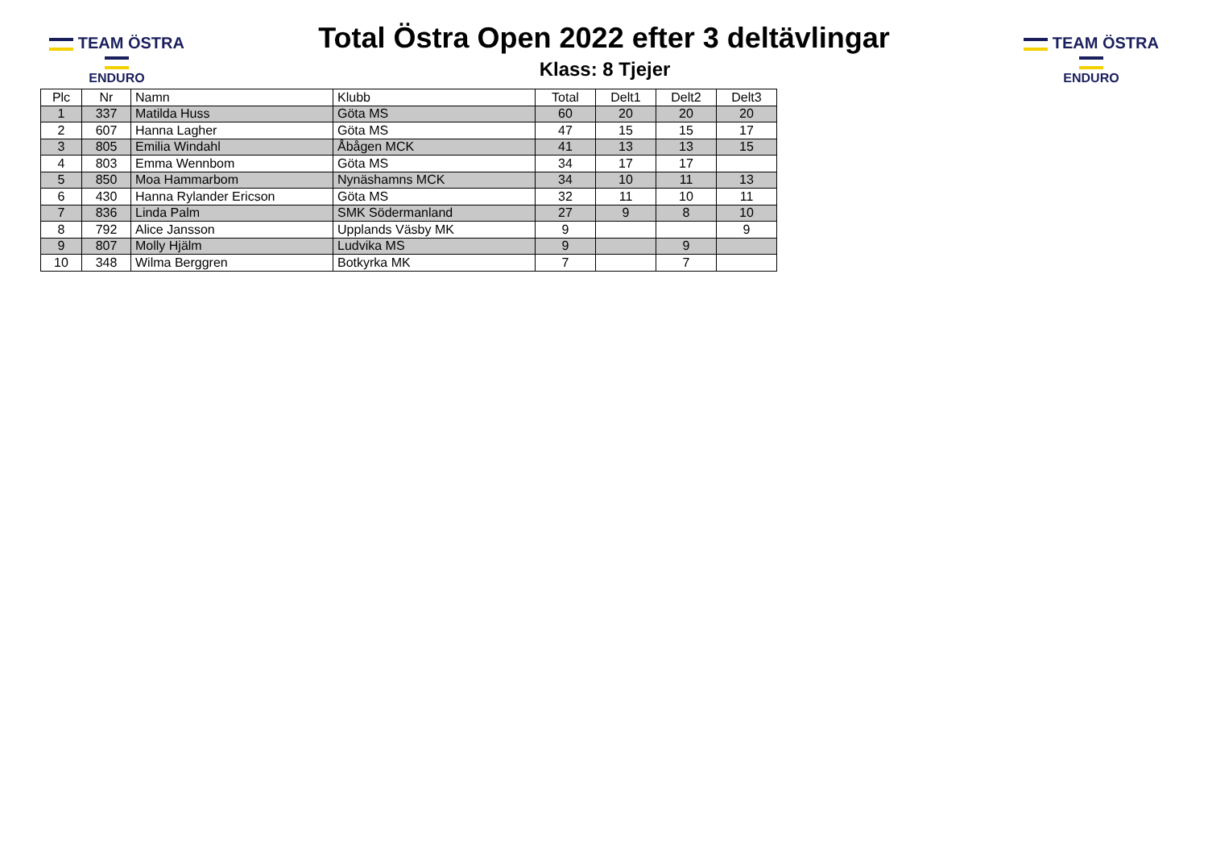TEAM ÖSTRA
ENDURO
Total Östra Open 2022 efter 3 deltävlingar
Klass: 8 Tjejer
TEAM ÖSTRA
ENDURO
| Plc | Nr | Namn | Klubb | Total | Delt1 | Delt2 | Delt3 |
| --- | --- | --- | --- | --- | --- | --- | --- |
| 1 | 337 | Matilda Huss | Göta MS | 60 | 20 | 20 | 20 |
| 2 | 607 | Hanna Lagher | Göta MS | 47 | 15 | 15 | 17 |
| 3 | 805 | Emilia Windahl | Åbågen MCK | 41 | 13 | 13 | 15 |
| 4 | 803 | Emma Wennbom | Göta MS | 34 | 17 | 17 | |
| 5 | 850 | Moa Hammarbom | Nynäshamns MCK | 34 | 10 | 11 | 13 |
| 6 | 430 | Hanna Rylander Ericson | Göta MS | 32 | 11 | 10 | 11 |
| 7 | 836 | Linda Palm | SMK Södermanland | 27 | 9 | 8 | 10 |
| 8 | 792 | Alice Jansson | Upplands Väsby MK | 9 | | | 9 |
| 9 | 807 | Molly Hjälm | Ludvika MS | 9 | | 9 | |
| 10 | 348 | Wilma Berggren | Botkyrka MK | 7 | | 7 | |